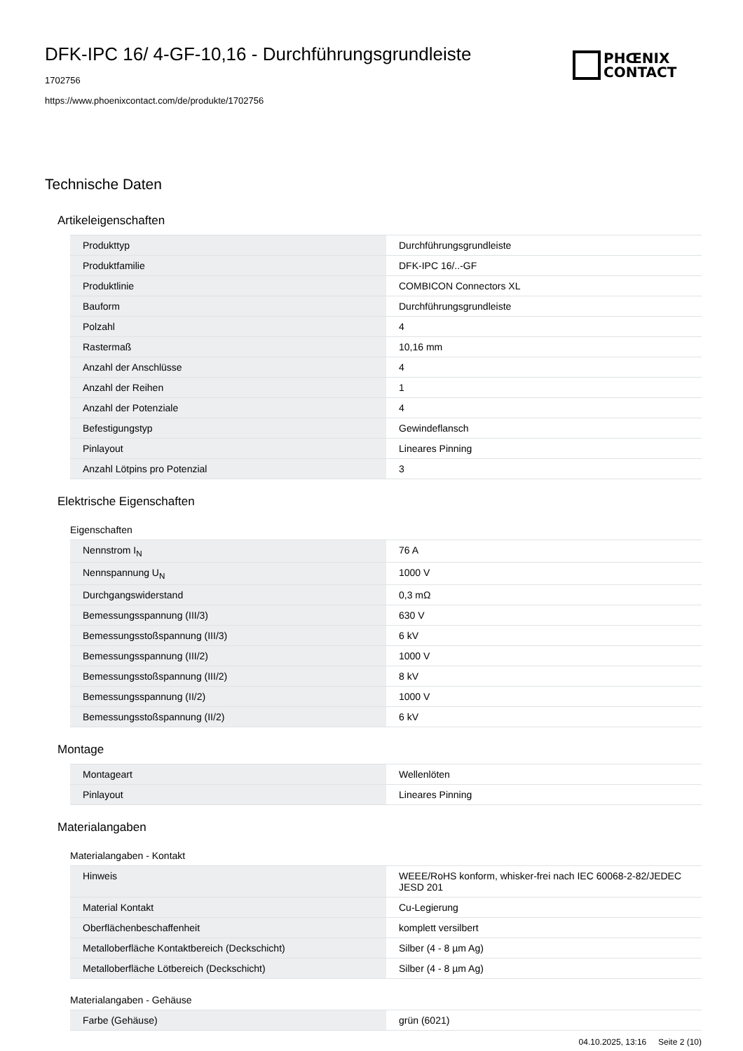DFK-IPC 16/ 4-GF-10,16 - Durchführungsgrundleiste
PHŒNIX
CONTACT
1702756
https://www.phoenixcontact.com/de/produkte/1702756
Technische Daten
Artikeleigenschaften
| Produkttyp | Durchführungsgrundleiste |
| Produktfamilie | DFK-IPC 16/..-GF |
| Produktlinie | COMBICON Connectors XL |
| Bauform | Durchführungsgrundleiste |
| Polzahl | 4 |
| Rastermaß | 10,16 mm |
| Anzahl der Anschlüsse | 4 |
| Anzahl der Reihen | 1 |
| Anzahl der Potenziale | 4 |
| Befestigungstyp | Gewindeflansch |
| Pinlayout | Lineares Pinning |
| Anzahl Lötpins pro Potenzial | 3 |
Elektrische Eigenschaften
Eigenschaften
| Nennstrom I<sub>N</sub> | 76 A |
| Nennspannung U<sub>N</sub> | 1000 V |
| Durchgangswiderstand | 0,3 mΩ |
| Bemessungsspannung (III/3) | 630 V |
| Bemessungsstoßspannung (III/3) | 6 kV |
| Bemessungsspannung (III/2) | 1000 V |
| Bemessungsstoßspannung (III/2) | 8 kV |
| Bemessungsspannung (II/2) | 1000 V |
| Bemessungsstoßspannung (II/2) | 6 kV |
Montage
| Montageart | Wellenlöten |
| Pinlayout | Lineares Pinning |
Materialangaben
Materialangaben - Kontakt
| Hinweis | WEEE/RoHS konform, whisker-frei nach IEC 60068-2-82/JEDEC JESD 201 |
| Material Kontakt | Cu-Legierung |
| Oberflächenbeschaffenheit | komplett versilbert |
| Metalloberfläche Kontaktbereich (Deckschicht) | Silber (4 - 8 µm Ag) |
| Metalloberfläche Lötbereich (Deckschicht) | Silber (4 - 8 µm Ag) |
Materialangaben - Gehäuse
| Farbe (Gehäuse) | grün (6021) |
04.10.2025, 13:16 Seite 2 (10)